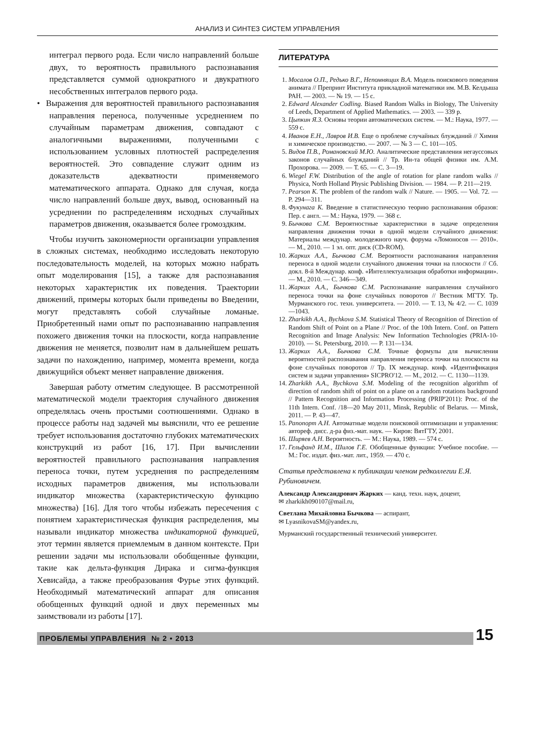АНАЛИЗ И СИНТЕЗ СИСТЕМ УПРАВЛЕНИЯ
интеграл первого рода. Если число направлений больше двух, то вероятность правильного распознавания представляется суммой однократного и двукратного несобственных интегралов первого рода.
• Выражения для вероятностей правильного распознавания направления переноса, полученные усреднением по случайным параметрам движения, совпадают с аналогичными выражениями, полученными с использованием условных плотностей распределения вероятностей. Это совпадение служит одним из доказательств адекватности применяемого математического аппарата. Однако для случая, когда число направлений больше двух, вывод, основанный на усреднении по распределениям исходных случайных параметров движения, оказывается более громоздким.
Чтобы изучить закономерности организации управления в сложных системах, необходимо исследовать некоторую последовательность моделей, на которых можно набрать опыт моделирования [15], а также для распознавания некоторых характеристик их поведения. Траектории движений, примеры которых были приведены во Введении, могут представлять собой случайные ломаные. Приобретенный нами опыт по распознаванию направления похожего движения точки на плоскости, когда направление движения не меняется, позволит нам в дальнейшем решать задачи по нахождению, например, момента времени, когда движущийся объект меняет направление движения.
Завершая работу отметим следующее. В рассмотренной математической модели траектория случайного движения определялась очень простыми соотношениями. Однако в процессе работы над задачей мы выяснили, что ее решение требует использования достаточно глубоких математических конструкций из работ [16, 17]. При вычислении вероятностей правильного распознавания направления переноса точки, путем усреднения по распределениям исходных параметров движения, мы использовали индикатор множества (характеристическую функцию множества) [16]. Для того чтобы избежать пересечения с понятием характеристическая функция распределения, мы называли индикатор множества индикаторной функцией, этот термин является приемлемым в данном контексте. При решении задачи мы использовали обобщенные функции, такие как дельта-функция Дирака и сигма-функция Хевисайда, а также преобразования Фурье этих функций. Необходимый математический аппарат для описания обобщенных функций одной и двух переменных мы заимствовали из работы [17].
ЛИТЕРАТУРА
1. Мосалов О.П., Редько В.Г., Непомнящих В.А. Модель поискового поведения анимата // Препринт Института прикладной математики им. М.В. Келдыша РАН. — 2003. — № 19. — 15 с.
2. Edward Alexander Codling. Biased Random Walks in Biology, The University of Leeds, Department of Applied Mathematics. — 2003. — 339 p.
3. Цыпкин Я.З. Основы теории автоматических систем. — М.: Наука, 1977. — 559 с.
4. Иванов Е.Н., Лавров И.В. Еще о проблеме случайных блужданий // Химия и химическое производство. — 2007. — № 3 — С. 101—105.
5. Видов П.В., Романовский М.Ю. Аналитические представления негауссовых законов случайных блужданий // Тр. Ин-та общей физики им. А.М. Прохорова. — 2009. — Т. 65. — С. 3—19.
6. Wiegel F.W. Distribution of the angle of rotation for plane random walks // Physica, North Holland Physic Publishing Division. — 1984. — P. 211—219.
7. Pearson K. The problem of the random walk // Nature. — 1905. — Vol. 72. — P. 294—311.
8. Фукунага К. Введение в статистическую теорию распознавания образов: Пер. с англ. — М.: Наука, 1979. — 368 с.
9. Бычкова С.М. Вероятностные характеристики в задаче определения направления движения точки в одной модели случайного движения: Материалы междунар. молодежного науч. форума «Ломоносов — 2010». — М., 2010. — 1 эл. опт. диск (CD-ROM).
10. Жарких А.А., Бычкова С.М. Вероятности распознавания направления переноса в одной модели случайного движения точки на плоскости // Сб. докл. 8-й Междунар. конф. «Интеллектуализация обработки информации». — М., 2010. — С. 346—349.
11. Жарких А.А., Бычкова С.М. Распознавание направления случайного переноса точки на фоне случайных поворотов // Вестник МГТУ. Тр. Мурманского гос. техн. университета. — 2010. — Т. 13, № 4/2. — С. 1039—1043.
12. Zharkikh A.A., Bychkova S.M. Statistical Theory of Recognition of Direction of Random Shift of Point on a Plane // Proc. of the 10th Intern. Conf. on Pattern Recognition and Image Analysis: New Information Technologies (PRIA-10-2010). — St. Petersburg, 2010. — P. 131—134.
13. Жарких А.А., Бычкова С.М. Точные формулы для вычисления вероятностей распознавания направления переноса точки на плоскости на фоне случайных поворотов // Тр. IX междунар. конф. «Идентификация систем и задачи управления» SICPRO'12. — М., 2012. — С. 1130—1139.
14. Zharkikh A.A., Bychkova S.M. Modeling of the recognition algorithm of direction of random shift of point on a plane on a random rotations background // Pattern Recognition and Information Processing (PRIP'2011): Proc. of the 11th Intern. Conf. /18—20 May 2011, Minsk, Republic of Belarus. — Minsk, 2011. — P. 43—47.
15. Рапопорт А.Н. Автоматные модели поисковой оптимизации и управления: автореф. дисс. д-ра физ.-мат. наук. — Киров: ВятГТУ, 2001.
16. Ширяев А.Н. Вероятность. — М.: Наука, 1989. — 574 с.
17. Гельфанд И.М., Шилов Г.Е. Обобщенные функции: Учебное пособие. — М.: Гос. издат. физ.-мат. лит., 1959. — 470 с.
Статья представлена к публикации членом редколлегии Е.Я. Рубиновичем.
Александр Александрович Жарких — канд. техн. наук, доцент,
✉ zharkikh090107@mail.ru,
Светлана Михайловна Бычкова — аспирант,
✉ LyasnikovaSM@yandex.ru,
Мурманский государственный технический университет.
ПРОБЛЕМЫ УПРАВЛЕНИЯ № 2 • 2013 15